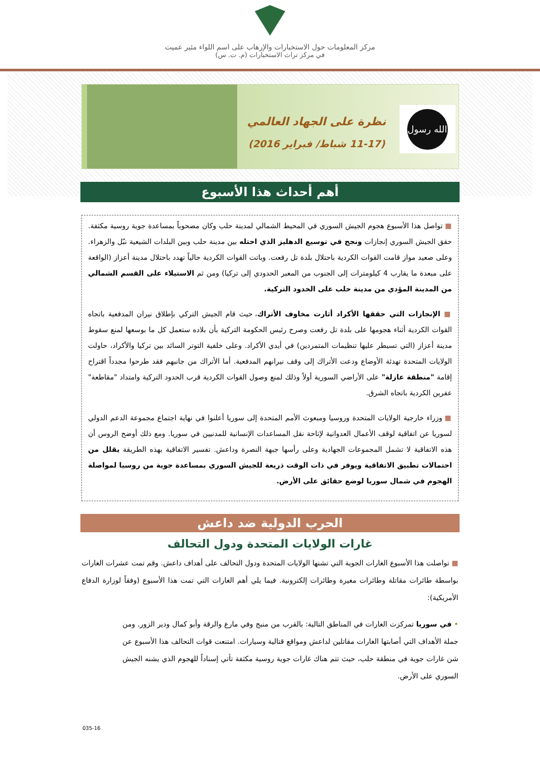مركز المعلومات حول الاستخبارات والإرهاب على اسم اللواء مئير عميت
في مركز تراث الاستخبارات (م. ت. س)
نظرة على الجهاد العالمي
(11-17 شباط/ فبراير 2016)
الله رسول محمد
أهم أحداث هذا الأسبوع
■ تواصل هذا الأسبوع هجوم الجيش السوري في المحيط الشمالي لمدينة حلب وكان مصحوباً بمساعدة جوية روسية مكثفة. حقق الجيش السوري إنجازات ونجح في توسيع الدهليز الذي احتله بين مدينة حلب وبين البلدات الشيعية نبّل والزهراء. وعلى صعيد مواز قامت القوات الكردية باحتلال بلدة تل رفعت. وباتت القوات الكردية حالياً تهدد باحتلال مدينة أعزاز (الواقعة على مبعدة ما يقارب 4 كيلومترات إلى الجنوب من المعبر الحدودي إلى تركيا) ومن ثم الاستيلاء على القسم الشمالي من المدينة المؤدي من مدينة حلب على الحدود التركية.
■ الإنجازات التي حققها الأكراد أثارت مخاوف الأتراك، حيث قام الجيش التركي بإطلاق نيران المدفعية باتجاه القوات الكردية أثناء هجومها على بلدة تل رفعت وصرح رئيس الحكومة التركية بأن بلاده ستعمل كل ما بوسعها لمنع سقوط مدينة أعزاز (التي تسيطر عليها تنظيمات المتمردين) في أيدي الأكراد. وعلى خلفية التوتر السائد بين تركيا والأكراد، حاولت الولايات المتحدة تهدئة الأوضاع ودعت الأتراك إلى وقف نيرانهم المدفعية. أما الأتراك من جانبهم فقد طرحوا مجدداً اقتراح إقامة "منطقة عازلة" على الأراضي السورية أولاً وذلك لمنع وصول القوات الكردية قرب الحدود التركية وامتداد "مقاطعة" عفرين الكردية باتجاه الشرق.
■ وزراء خارجية الولايات المتحدة وروسيا ومبعوث الأمم المتحدة إلى سوريا أعلنوا في نهاية اجتماع مجموعة الدعم الدولي لسوريا عن اتفاقية لوقف الأعمال العدوانية لإتاحة نقل المساعدات الإنسانية للمدنيين في سوريا. ومع ذلك أوضح الروس أن هذه الاتفاقية لا تشمل المجموعات الجهادية وعلى رأسها جبهة النصرة وداعش. تفسير الاتفاقية بهذه الطريقة يقلل من احتمالات تطبيق الاتفاقية ويوفر في ذات الوقت ذريعة للجيش السوري بمساعدة جوية من روسيا لمواصلة الهجوم في شمال سوريا لوضع حقائق على الأرض.
الحرب الدولية ضد داعش
غارات الولايات المتحدة ودول التحالف
■ تواصلت هذا الأسبوع الغارات الجوية التي تشنها الولايات المتحدة ودول التحالف على أهداف داعش. وقم تمت عشرات الغارات بواسطة طائرات مقاتلة وطائرات مغيرة وطائرات إلكترونية. فيما يلي أهم الغارات التي تمت هذا الأسبوع (وفقاً لوزارة الدفاع الأمريكية):
• في سوريا تمركزت الغارات في المناطق التالية: بالقرب من منبج وفي مارع والرقة وأبو كمال ودير الزور. ومن جملة الأهداف التي أصابتها الغارات مقاتلين لداعش ومواقع قتالية وسيارات. امتنعت قوات التحالف هذا الأسبوع عن شن غارات جوية في منطقة حلب، حيث تتم هناك غارات جوية روسية مكثفة تأتي إسناداً للهجوم الذي يشنه الجيش السوري على الأرض.
035-16